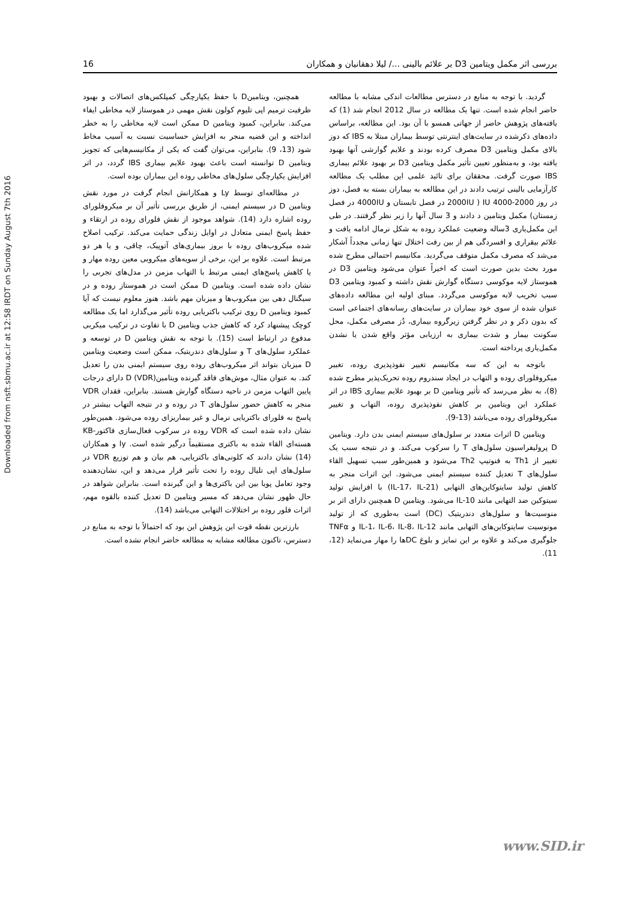Downloaded from nsft.sbmu.ac.ir at 12:58 IRDT on Sunday August 7th 2016
16 بررسی اثر مکمل ویتامین D3 بر علائم بالینی .../ لیلا دهقانیان و همکاران
گردید. با توجه به منابع در دسترس مطالعات اندکی مشابه با مطالعه حاضر انجام شده است. تنها یک مطالعه در سال 2012 انجام شد (1) که یافته‌های پژوهش حاضر از جهاتی همسو با آن بود. این مطالعه، براساس داده‌های ذکرشده در سایت‌های اینترنتی توسط بیماران مبتلا به IBS که دوز بالای مکمل ویتامین D3 مصرف کرده بودند و علایم گوارشی آنها بهبود یافته بود، و به‌منظور تعیین تأثیر مکمل ویتامین D3 بر بهبود علائم بیماری IBS صورت گرفت. محققان برای تائید علمی این مطلب یک مطالعه کارآزمایی بالینی ترتیب دادند در این مطالعه به بیماران بسته به فصل، دوز در روز IU 4000-2000 ( 2000IU در فصل تابستان و 4000IU در فصل زمستان) مکمل ویتامین د دادند و 3 سال آنها را زیر نظر گرفتند. در طی این مکمل‌یاری 3ساله وضعیت عملکرد روده به شکل نرمال ادامه یافت و علائم بیقراری و افسردگی هم از بین رفت اختلال تنها زمانی مجدداً آشکار می‌شد که مصرف مکمل متوقف می‌گردید. مکانیسم احتمالی مطرح شده مورد بحث بدین صورت است که اخیراً عنوان می‌شود ویتامین D3 در هموستاز لایه موکوسی دستگاه گوارش نقش داشته و کمبود ویتامین D3 سبب تخریب لایه موکوسی می‌گردد. مبنای اولیه این مطالعه داده‌های عنوان شده از سوی خود بیماران در سایت‌های رسانه‌های اجتماعی است که بدون ذکر و در نظر گرفتن زیرگروه بیماری، دُز مصرفی مکمل، محل سکونت بیمار و شدت بیماری به ارزیابی مؤثر واقع شدن یا نشدن مکمل‌یاری پرداخته است.
باتوجه به این که سه مکانیسم تغییر نفوذپذیری روده، تغییر میکروفلورای روده و التهاب در ایجاد سندروم روده تحریک‌پذیر مطرح شده (8)، به نظر می‌رسد که تأثیر ویتامین D بر بهبود علایم بیماری IBS در اثر عملکرد این ویتامین بر کاهش نفوذپذیری روده، التهاب و تغییر میکروفلورای روده می‌باشد (13-9).
ویتامین D اثرات متعدد بر سلول‌های سیستم ایمنی بدن دارد. ویتامین D پرولیفراسیون سلول‌های T را سرکوب می‌کند. و در نتیجه سبب یک تغییر از Th1 به فنوتیپ Th2 می‌شود و همین‌طور سبب تسهیل القاء سلول‌های T تعدیل کننده سیستم ایمنی می‌شود. این اثرات منجر به کاهش تولید سایتوکاین‌های التهابی (IL-17، IL-21) با افزایش تولید سیتوکین ضد التهابی مانند IL-10 می‌شود. ویتامین D همچنین دارای اثر بر منوسیت‌ها و سلول‌های دندریتیک (DC) است به‌طوری که از تولید مونوسیت سایتوکاین‌های التهابی مانند IL-1، IL-6، IL-8، IL-12 و TNFα جلوگیری می‌کند و علاوه بر این تمایز و بلوغ DCها را مهار می‌نماید (12، 11).
همچنین، ویتامینD با حفظ یکپارچگی کمپلکس‌های اتصالات و بهبود ظرفیت ترمیم اپی تلیوم کولون نقش مهمی در هموستاز لایه مخاطی ایفاء می‌کند. بنابراین، کمبود ویتامین D ممکن است لایه مخاطی را به خطر انداخته و این قضیه منجر به افزایش حساسیت نسبت به آسیب مخاط شود (13، 9). بنابراین، می‌توان گفت که یکی از مکانیسم‌هایی که تجویز ویتامین D توانسته است باعث بهبود علایم بیماری IBS گردد، در اثر افزایش یکپارچگی سلول‌های مخاطی روده این بیماران بوده است.
در مطالعه‌ای توسط Ly و همکارانش انجام گرفت در مورد نقش ویتامین D در سیستم ایمنی، از طریق بررسی تأثیر آن بر میکروفلورای روده اشاره دارد (14). شواهد موجود از نقش فلورای روده در ارتقاء و حفظ پاسخ ایمنی متعادل در اوایل زندگی حمایت می‌کند. ترکیب اصلاح شده میکروب‌های روده با بروز بیماری‌های آتوپیک، چاقی، و یا هر دو مرتبط است. علاوه بر این، برخی از سویه‌های میکروبی معین روده مهار و یا کاهش پاسخ‌های ایمنی مرتبط با التهاب مزمن در مدل‌های تجربی را نشان داده شده است. ویتامین D ممکن است در هموستاز روده و در سیگنال دهی بین میکروب‌ها و میزبان مهم باشد. هنوز معلوم نیست که آیا کمبود ویتامین D روی ترکیب باکتریایی روده تأثیر می‌گذارد اما یک مطالعه کوچک پیشنهاد کرد که کاهش جذب ویتامین D با تفاوت در ترکیب میکربی مدفوع در ارتباط است (15). با توجه به نقش ویتامین D در توسعه و عملکرد سلول‌های T و سلول‌های دندریتیک، ممکن است وضعیت ویتامین D میزبان بتواند اثر میکروب‌های روده روی سیستم ایمنی بدن را تعدیل کند. به عنوان مثال، موش‌های فاقد گیرنده ویتامینD (VDR) دارای درجات پایین التهاب مزمن در ناحیه دستگاه گوارش هستند. بنابراین، فقدان VDR منجر به کاهش حضور سلول‌های T در روده و در نتیجه التهاب بیشتر در پاسخ به فلورای باکتریایی نرمال و غیر بیماریزای روده می‌شود. همین‌طور نشان داده شده است که VDR روده در سرکوب فعال‌سازی فاکتور-KB هسته‌ای القاء شده به باکتری مستقیماً درگیر شده است. ly و همکاران (14) نشان دادند که کلونی‌های باکتریایی، هم بیان و هم توزیع VDR در سلول‌های اپی تلیال روده را تحت تأثیر قرار می‌دهد و این، نشان‌دهنده وجود تعامل پویا بین این باکتری‌ها و این گیرنده است. بنابراین شواهد در حال ظهور نشان می‌دهد که مسیر ویتامین D تعدیل کننده بالقوه مهم، اثرات فلور روده بر اختلالات التهابی می‌باشد (14).
بارزترین نقطه قوت این پژوهش این بود که احتمالاً با توجه به منابع در دسترس، تاکنون مطالعه مشابه به مطالعه حاضر انجام نشده است.
www.SID.ir